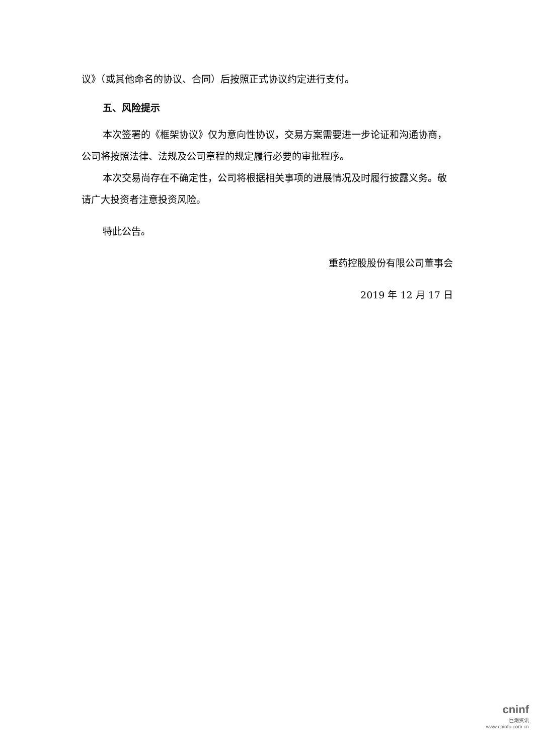议》（或其他命名的协议、合同）后按照正式协议约定进行支付。
五、风险提示
本次签署的《框架协议》仅为意向性协议，交易方案需要进一步论证和沟通协商，公司将按照法律、法规及公司章程的规定履行必要的审批程序。
本次交易尚存在不确定性，公司将根据相关事项的进展情况及时履行披露义务。敬请广大投资者注意投资风险。
特此公告。
重药控股股份有限公司董事会
2019 年 12 月 17 日
cninf
巨潮资讯
www.cninfo.com.cn